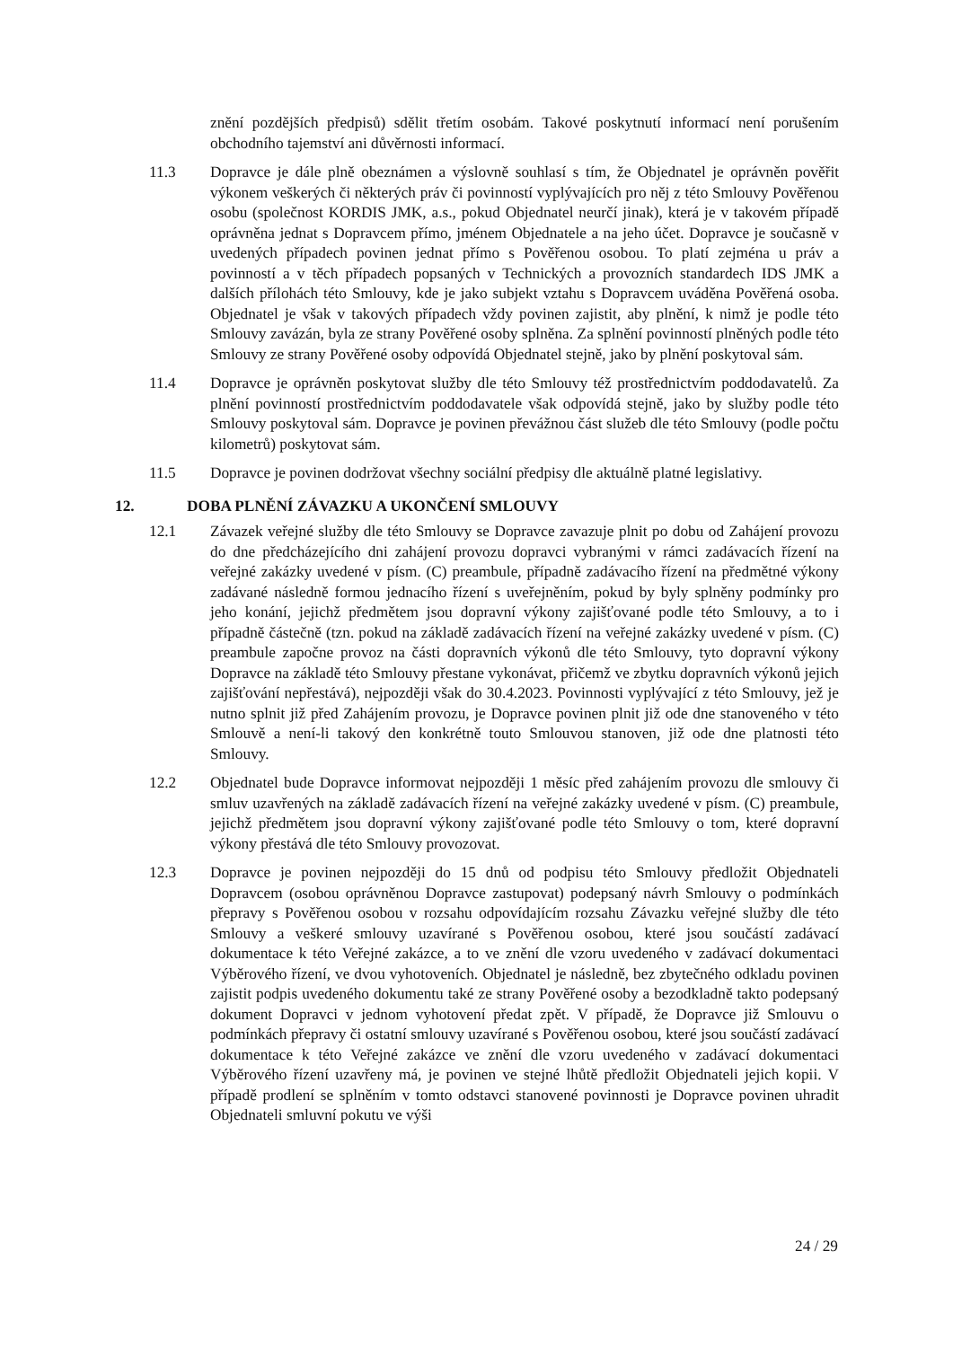znění pozdějších předpisů) sdělit třetím osobám. Takové poskytnutí informací není porušením obchodního tajemství ani důvěrnosti informací.
11.3 Dopravce je dále plně obeznámen a výslovně souhlasí s tím, že Objednatel je oprávněn pověřit výkonem veškerých či některých práv či povinností vyplývajících pro něj z této Smlouvy Pověřenou osobu (společnost KORDIS JMK, a.s., pokud Objednatel neurčí jinak), která je v takovém případě oprávněna jednat s Dopravcem přímo, jménem Objednatele a na jeho účet. Dopravce je současně v uvedených případech povinen jednat přímo s Pověřenou osobou. To platí zejména u práv a povinností a v těch případech popsaných v Technických a provozních standardech IDS JMK a dalších přílohách této Smlouvy, kde je jako subjekt vztahu s Dopravcem uváděna Pověřená osoba. Objednatel je však v takových případech vždy povinen zajistit, aby plnění, k nimž je podle této Smlouvy zavázán, byla ze strany Pověřené osoby splněna. Za splnění povinností plněných podle této Smlouvy ze strany Pověřené osoby odpovídá Objednatel stejně, jako by plnění poskytoval sám.
11.4 Dopravce je oprávněn poskytovat služby dle této Smlouvy též prostřednictvím poddodavatelů. Za plnění povinností prostřednictvím poddodavatele však odpovídá stejně, jako by služby podle této Smlouvy poskytoval sám. Dopravce je povinen převážnou část služeb dle této Smlouvy (podle počtu kilometrů) poskytovat sám.
11.5 Dopravce je povinen dodržovat všechny sociální předpisy dle aktuálně platné legislativy.
12. DOBA PLNĚNÍ ZÁVAZKU A UKONČENÍ SMLOUVY
12.1 Závazek veřejné služby dle této Smlouvy se Dopravce zavazuje plnit po dobu od Zahájení provozu do dne předcházejícího dni zahájení provozu dopravci vybranými v rámci zadávacích řízení na veřejné zakázky uvedené v písm. (C) preambule, případně zadávacího řízení na předmětné výkony zadávané následně formou jednacího řízení s uveřejněním, pokud by byly splněny podmínky pro jeho konání, jejichž předmětem jsou dopravní výkony zajišťované podle této Smlouvy, a to i případně částečně (tzn. pokud na základě zadávacích řízení na veřejné zakázky uvedené v písm. (C) preambule započne provoz na části dopravních výkonů dle této Smlouvy, tyto dopravní výkony Dopravce na základě této Smlouvy přestane vykonávat, přičemž ve zbytku dopravních výkonů jejich zajišťování nepřestává), nejpozději však do 30.4.2023. Povinnosti vyplývající z této Smlouvy, jež je nutno splnit již před Zahájením provozu, je Dopravce povinen plnit již ode dne stanoveného v této Smlouvě a není-li takový den konkrétně touto Smlouvou stanoven, již ode dne platnosti této Smlouvy.
12.2 Objednatel bude Dopravce informovat nejpozději 1 měsíc před zahájením provozu dle smlouvy či smluv uzavřených na základě zadávacích řízení na veřejné zakázky uvedené v písm. (C) preambule, jejichž předmětem jsou dopravní výkony zajišťované podle této Smlouvy o tom, které dopravní výkony přestává dle této Smlouvy provozovat.
12.3 Dopravce je povinen nejpozději do 15 dnů od podpisu této Smlouvy předložit Objednateli Dopravcem (osobou oprávněnou Dopravce zastupovat) podepsaný návrh Smlouvy o podmínkách přepravy s Pověřenou osobou v rozsahu odpovídajícím rozsahu Závazku veřejné služby dle této Smlouvy a veškeré smlouvy uzavírané s Pověřenou osobou, které jsou součástí zadávací dokumentace k této Veřejné zakázce, a to ve znění dle vzoru uvedeného v zadávací dokumentaci Výběrového řízení, ve dvou vyhotoveních. Objednatel je následně, bez zbytečného odkladu povinen zajistit podpis uvedeného dokumentu také ze strany Pověřené osoby a bezodkladně takto podepsaný dokument Dopravci v jednom vyhotovení předat zpět. V případě, že Dopravce již Smlouvu o podmínkách přepravy či ostatní smlouvy uzavírané s Pověřenou osobou, které jsou součástí zadávací dokumentace k této Veřejné zakázce ve znění dle vzoru uvedeného v zadávací dokumentaci Výběrového řízení uzavřeny má, je povinen ve stejné lhůtě předložit Objednateli jejich kopii. V případě prodlení se splněním v tomto odstavci stanovené povinnosti je Dopravce povinen uhradit Objednateli smluvní pokutu ve výši
24 / 29